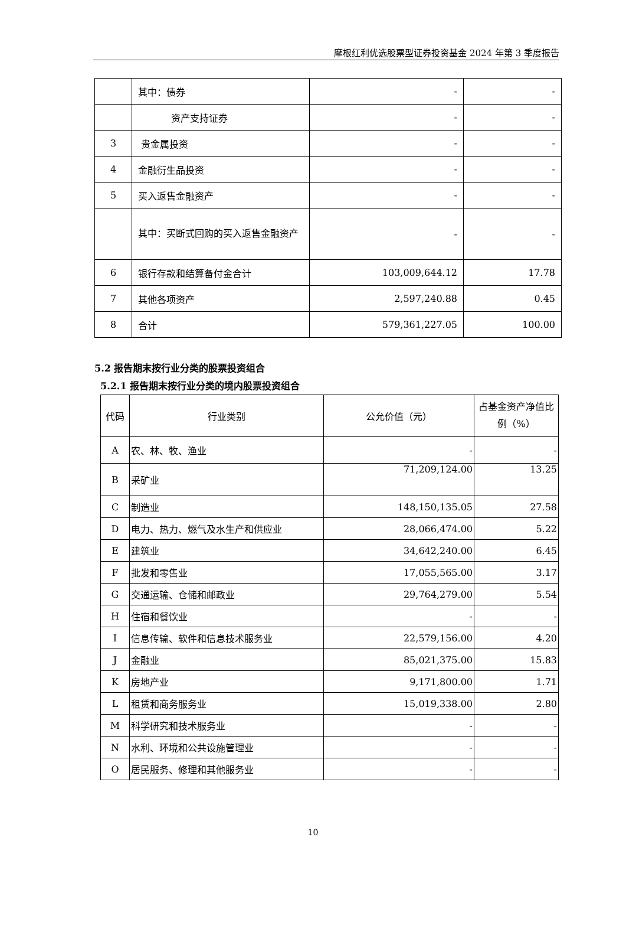摩根红利优选股票型证券投资基金 2024 年第 3 季度报告
| | 其中：债券 | - | - |
| | 资产支持证券 | - | - |
| 3 | 贵金属投资 | - | - |
| 4 | 金融衍生品投资 | - | - |
| 5 | 买入返售金融资产 | - | - |
| | 其中：买断式回购的买入返售金融资产 | - | - |
| 6 | 银行存款和结算备付金合计 | 103,009,644.12 | 17.78 |
| 7 | 其他各项资产 | 2,597,240.88 | 0.45 |
| 8 | 合计 | 579,361,227.05 | 100.00 |
5.2 报告期末按行业分类的股票投资组合
5.2.1 报告期末按行业分类的境内股票投资组合
| 代码 | 行业类别 | 公允价值（元） | 占基金资产净值比例（%） |
| --- | --- | --- | --- |
| A | 农、林、牧、渔业 | - | - |
| B | 采矿业 | 71,209,124.00 | 13.25 |
| C | 制造业 | 148,150,135.05 | 27.58 |
| D | 电力、热力、燃气及水生产和供应业 | 28,066,474.00 | 5.22 |
| E | 建筑业 | 34,642,240.00 | 6.45 |
| F | 批发和零售业 | 17,055,565.00 | 3.17 |
| G | 交通运输、仓储和邮政业 | 29,764,279.00 | 5.54 |
| H | 住宿和餐饮业 | - | - |
| I | 信息传输、软件和信息技术服务业 | 22,579,156.00 | 4.20 |
| J | 金融业 | 85,021,375.00 | 15.83 |
| K | 房地产业 | 9,171,800.00 | 1.71 |
| L | 租赁和商务服务业 | 15,019,338.00 | 2.80 |
| M | 科学研究和技术服务业 | - | - |
| N | 水利、环境和公共设施管理业 | - | - |
| O | 居民服务、修理和其他服务业 | - | - |
10